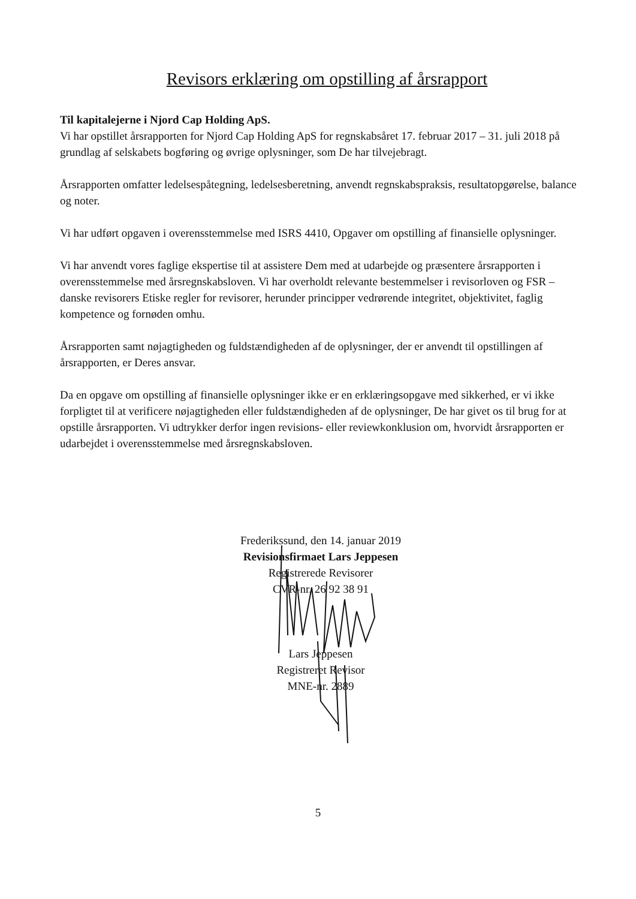Revisors erklæring om opstilling af årsrapport
Til kapitalejerne i Njord Cap Holding ApS.
Vi har opstillet årsrapporten for Njord Cap Holding ApS for regnskabsåret 17. februar 2017 – 31. juli 2018 på grundlag af selskabets bogføring og øvrige oplysninger, som De har tilvejebragt.
Årsrapporten omfatter ledelsespåtegning, ledelsesberetning, anvendt regnskabspraksis, resultatopgørelse, balance og noter.
Vi har udført opgaven i overensstemmelse med ISRS 4410, Opgaver om opstilling af finansielle oplysninger.
Vi har anvendt vores faglige ekspertise til at assistere Dem med at udarbejde og præsentere årsrapporten i overensstemmelse med årsregnskabsloven. Vi har overholdt relevante bestemmelser i revisorloven og FSR – danske revisorers Etiske regler for revisorer, herunder principper vedrørende integritet, objektivitet, faglig kompetence og fornøden omhu.
Årsrapporten samt nøjagtigheden og fuldstændigheden af de oplysninger, der er anvendt til opstillingen af årsrapporten, er Deres ansvar.
Da en opgave om opstilling af finansielle oplysninger ikke er en erklæringsopgave med sikkerhed, er vi ikke forpligtet til at verificere nøjagtigheden eller fuldstændigheden af de oplysninger, De har givet os til brug for at opstille årsrapporten. Vi udtrykker derfor ingen revisions- eller reviewkonklusion om, hvorvidt årsrapporten er udarbejdet i overensstemmelse med årsregnskabsloven.
Frederikssund, den 14. januar 2019
Revisionsfirmaet Lars Jeppesen
Registrerede Revisorer
CVR-nr. 26 92 38 91
Lars Jeppesen
Registreret Revisor
MNE-nr. 2889
5